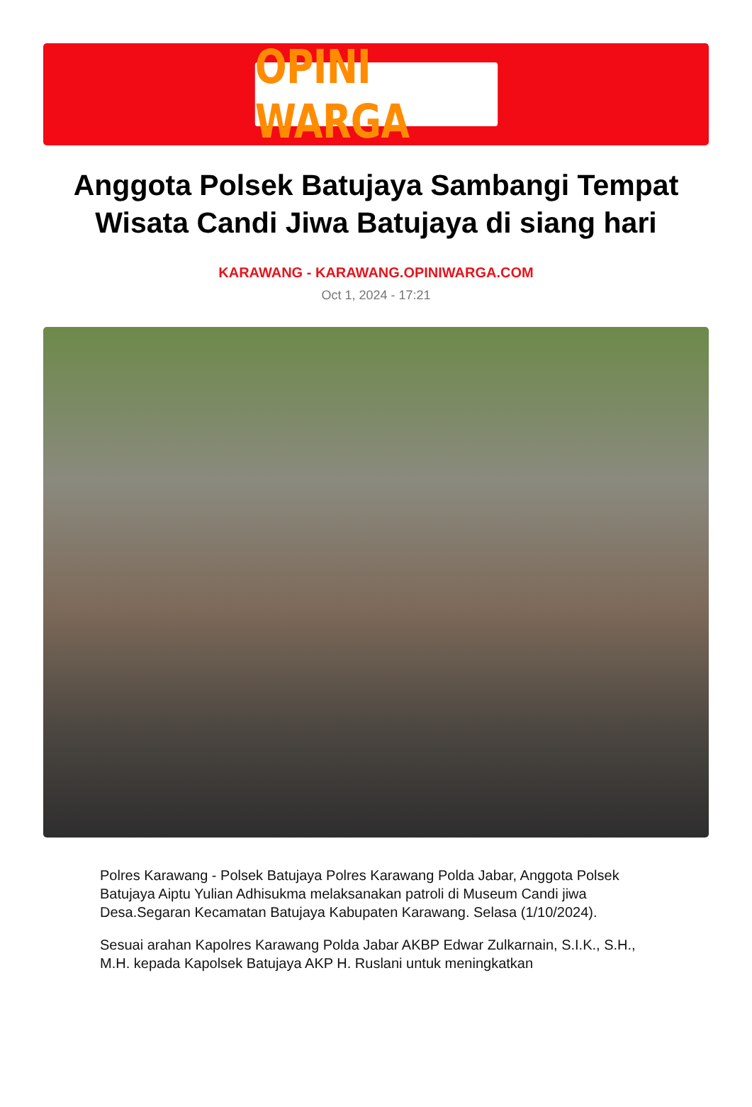OPINI WARGA
Anggota Polsek Batujaya Sambangi Tempat Wisata Candi Jiwa Batujaya di siang hari
KARAWANG - KARAWANG.OPINIWARGA.COM
Oct 1, 2024 - 17:21
Polres Karawang - Polsek Batujaya Polres Karawang Polda Jabar, Anggota Polsek Batujaya Aiptu Yulian Adhisukma melaksanakan patroli di Museum Candi jiwa Desa.Segaran Kecamatan Batujaya Kabupaten Karawang. Selasa (1/10/2024).
Sesuai arahan Kapolres Karawang Polda Jabar AKBP Edwar Zulkarnain, S.I.K., S.H., M.H. kepada Kapolsek Batujaya AKP H. Ruslani untuk meningkatkan